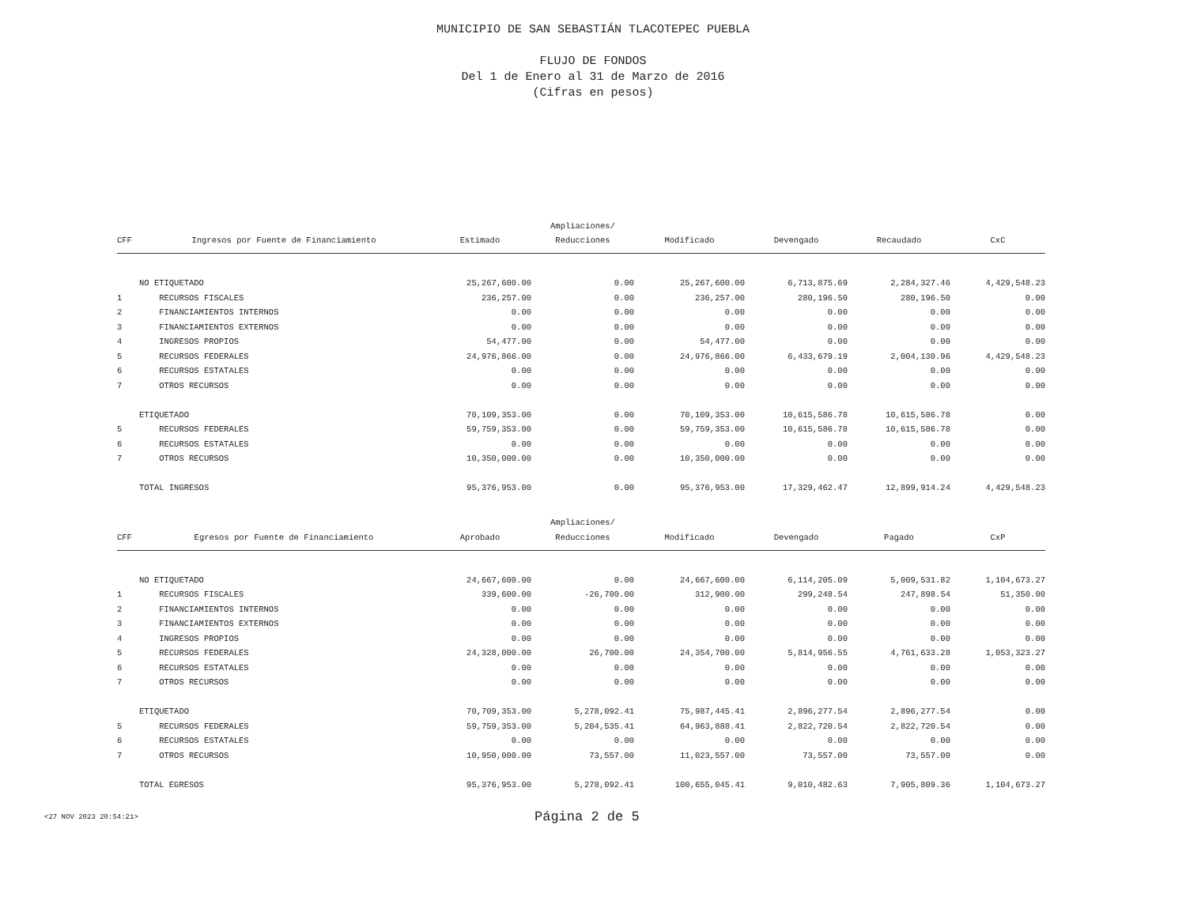MUNICIPIO DE SAN SEBASTIÁN TLACOTEPEC PUEBLA
FLUJO DE FONDOS
Del 1 de Enero al 31 de Marzo de 2016
(Cifras en pesos)
| | | | Ampliaciones/ | | | | |
| --- | --- | --- | --- | --- | --- | --- | --- |
| CFF | Ingresos por Fuente de Financiamiento | Estimado | Reducciones | Modificado | Devengado | Recaudado | CxC |
| | NO ETIQUETADO | 25,267,600.00 | 0.00 | 25,267,600.00 | 6,713,875.69 | 2,284,327.46 | 4,429,548.23 |
| 1 | RECURSOS FISCALES | 236,257.00 | 0.00 | 236,257.00 | 280,196.50 | 280,196.50 | 0.00 |
| 2 | FINANCIAMIENTOS INTERNOS | 0.00 | 0.00 | 0.00 | 0.00 | 0.00 | 0.00 |
| 3 | FINANCIAMIENTOS EXTERNOS | 0.00 | 0.00 | 0.00 | 0.00 | 0.00 | 0.00 |
| 4 | INGRESOS PROPIOS | 54,477.00 | 0.00 | 54,477.00 | 0.00 | 0.00 | 0.00 |
| 5 | RECURSOS FEDERALES | 24,976,866.00 | 0.00 | 24,976,866.00 | 6,433,679.19 | 2,004,130.96 | 4,429,548.23 |
| 6 | RECURSOS ESTATALES | 0.00 | 0.00 | 0.00 | 0.00 | 0.00 | 0.00 |
| 7 | OTROS RECURSOS | 0.00 | 0.00 | 0.00 | 0.00 | 0.00 | 0.00 |
| | ETIQUETADO | 70,109,353.00 | 0.00 | 70,109,353.00 | 10,615,586.78 | 10,615,586.78 | 0.00 |
| 5 | RECURSOS FEDERALES | 59,759,353.00 | 0.00 | 59,759,353.00 | 10,615,586.78 | 10,615,586.78 | 0.00 |
| 6 | RECURSOS ESTATALES | 0.00 | 0.00 | 0.00 | 0.00 | 0.00 | 0.00 |
| 7 | OTROS RECURSOS | 10,350,000.00 | 0.00 | 10,350,000.00 | 0.00 | 0.00 | 0.00 |
| | TOTAL INGRESOS | 95,376,953.00 | 0.00 | 95,376,953.00 | 17,329,462.47 | 12,899,914.24 | 4,429,548.23 |
| | | | Ampliaciones/ | | | | |
| CFF | Egresos por Fuente de Financiamiento | Aprobado | Reducciones | Modificado | Devengado | Pagado | CxP |
| | NO ETIQUETADO | 24,667,600.00 | 0.00 | 24,667,600.00 | 6,114,205.09 | 5,009,531.82 | 1,104,673.27 |
| 1 | RECURSOS FISCALES | 339,600.00 | -26,700.00 | 312,900.00 | 299,248.54 | 247,898.54 | 51,350.00 |
| 2 | FINANCIAMIENTOS INTERNOS | 0.00 | 0.00 | 0.00 | 0.00 | 0.00 | 0.00 |
| 3 | FINANCIAMIENTOS EXTERNOS | 0.00 | 0.00 | 0.00 | 0.00 | 0.00 | 0.00 |
| 4 | INGRESOS PROPIOS | 0.00 | 0.00 | 0.00 | 0.00 | 0.00 | 0.00 |
| 5 | RECURSOS FEDERALES | 24,328,000.00 | 26,700.00 | 24,354,700.00 | 5,814,956.55 | 4,761,633.28 | 1,053,323.27 |
| 6 | RECURSOS ESTATALES | 0.00 | 0.00 | 0.00 | 0.00 | 0.00 | 0.00 |
| 7 | OTROS RECURSOS | 0.00 | 0.00 | 0.00 | 0.00 | 0.00 | 0.00 |
| | ETIQUETADO | 70,709,353.00 | 5,278,092.41 | 75,987,445.41 | 2,896,277.54 | 2,896,277.54 | 0.00 |
| 5 | RECURSOS FEDERALES | 59,759,353.00 | 5,204,535.41 | 64,963,888.41 | 2,822,720.54 | 2,822,720.54 | 0.00 |
| 6 | RECURSOS ESTATALES | 0.00 | 0.00 | 0.00 | 0.00 | 0.00 | 0.00 |
| 7 | OTROS RECURSOS | 10,950,000.00 | 73,557.00 | 11,023,557.00 | 73,557.00 | 73,557.00 | 0.00 |
| | TOTAL EGRESOS | 95,376,953.00 | 5,278,092.41 | 100,655,045.41 | 9,010,482.63 | 7,905,809.36 | 1,104,673.27 |
<27 NOV 2023 20:54:21>
Página 2 de 5